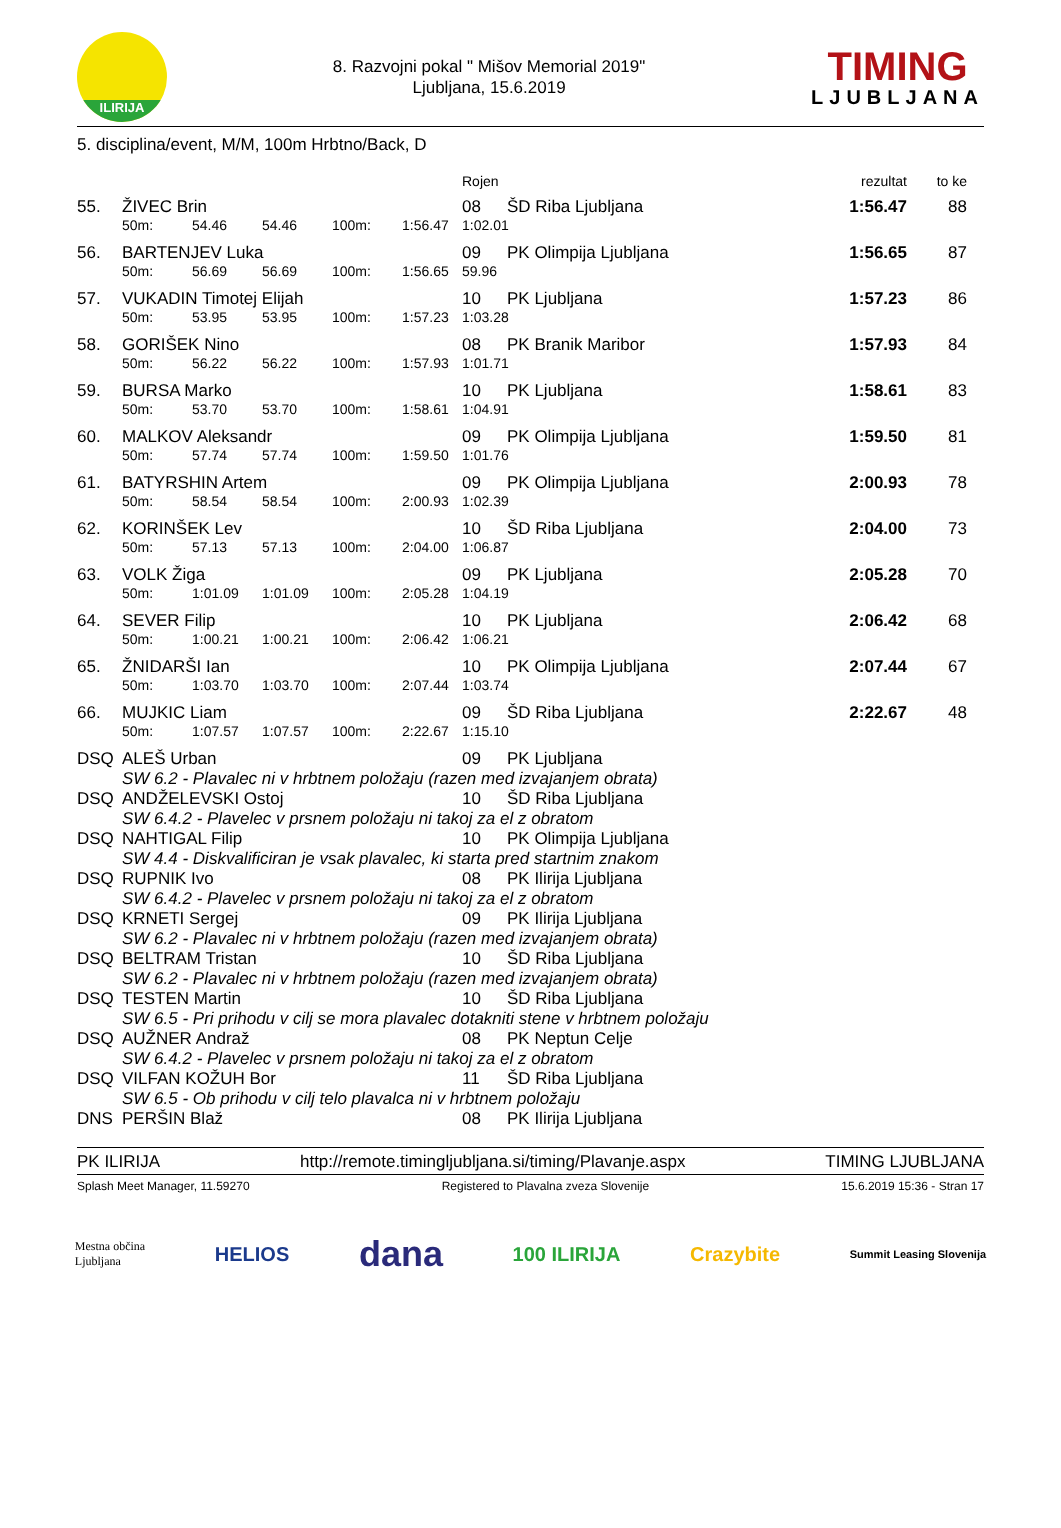ILIRIJA
8. Razvojni pokal " Mišov Memorial 2019"
Ljubljana, 15.6.2019
TIMING
LJUBLJANA
5. disciplina/event, M/M, 100m Hrbtno/Back, D
| | | | | | | Rojen | | rezultat | to ke |
| --- | --- | --- | --- | --- | --- | --- | --- | --- | --- |
| 55. | ŽIVEC Brin | | | | | 08 | ŠD Riba Ljubljana | 1:56.47 | 88 |
| | 50m: | 54.46 | 54.46 | 100m: | 1:56.47 | 1:02.01 | | | |
| 56. | BARTENJEV Luka | | | | | 09 | PK Olimpija Ljubljana | 1:56.65 | 87 |
| | 50m: | 56.69 | 56.69 | 100m: | 1:56.65 | 59.96 | | | |
| 57. | VUKADIN Timotej Elijah | | | | | 10 | PK Ljubljana | 1:57.23 | 86 |
| | 50m: | 53.95 | 53.95 | 100m: | 1:57.23 | 1:03.28 | | | |
| 58. | GORIŠEK Nino | | | | | 08 | PK Branik Maribor | 1:57.93 | 84 |
| | 50m: | 56.22 | 56.22 | 100m: | 1:57.93 | 1:01.71 | | | |
| 59. | BURSA Marko | | | | | 10 | PK Ljubljana | 1:58.61 | 83 |
| | 50m: | 53.70 | 53.70 | 100m: | 1:58.61 | 1:04.91 | | | |
| 60. | MALKOV Aleksandr | | | | | 09 | PK Olimpija Ljubljana | 1:59.50 | 81 |
| | 50m: | 57.74 | 57.74 | 100m: | 1:59.50 | 1:01.76 | | | |
| 61. | BATYRSHIN Artem | | | | | 09 | PK Olimpija Ljubljana | 2:00.93 | 78 |
| | 50m: | 58.54 | 58.54 | 100m: | 2:00.93 | 1:02.39 | | | |
| 62. | KORINŠEK Lev | | | | | 10 | ŠD Riba Ljubljana | 2:04.00 | 73 |
| | 50m: | 57.13 | 57.13 | 100m: | 2:04.00 | 1:06.87 | | | |
| 63. | VOLK Žiga | | | | | 09 | PK Ljubljana | 2:05.28 | 70 |
| | 50m: | 1:01.09 | 1:01.09 | 100m: | 2:05.28 | 1:04.19 | | | |
| 64. | SEVER Filip | | | | | 10 | PK Ljubljana | 2:06.42 | 68 |
| | 50m: | 1:00.21 | 1:00.21 | 100m: | 2:06.42 | 1:06.21 | | | |
| 65. | ŽNIDARŠI Ian | | | | | 10 | PK Olimpija Ljubljana | 2:07.44 | 67 |
| | 50m: | 1:03.70 | 1:03.70 | 100m: | 2:07.44 | 1:03.74 | | | |
| 66. | MUJKIC Liam | | | | | 09 | ŠD Riba Ljubljana | 2:22.67 | 48 |
| | 50m: | 1:07.57 | 1:07.57 | 100m: | 2:22.67 | 1:15.10 | | | |
| DSQ | ALEŠ Urban | | | | | 09 | PK Ljubljana | | |
| | SW 6.2 - Plavalec ni v hrbtnem položaju (razen med izvajanjem obrata) | | | | | | | | |
| DSQ | ANDŽELEVSKI Ostoj | | | | | 10 | ŠD Riba Ljubljana | | |
| | SW 6.4.2 - Plavelec v prsnem položaju ni takoj za el z obratom | | | | | | | | |
| DSQ | NAHTIGAL Filip | | | | | 10 | PK Olimpija Ljubljana | | |
| | SW 4.4 - Diskvalificiran je vsak plavalec, ki starta pred startnim znakom | | | | | | | | |
| DSQ | RUPNIK Ivo | | | | | 08 | PK Ilirija Ljubljana | | |
| | SW 6.4.2 - Plavelec v prsnem položaju ni takoj za el z obratom | | | | | | | | |
| DSQ | KRNETI Sergej | | | | | 09 | PK Ilirija Ljubljana | | |
| | SW 6.2 - Plavalec ni v hrbtnem položaju (razen med izvajanjem obrata) | | | | | | | | |
| DSQ | BELTRAM Tristan | | | | | 10 | ŠD Riba Ljubljana | | |
| | SW 6.2 - Plavalec ni v hrbtnem položaju (razen med izvajanjem obrata) | | | | | | | | |
| DSQ | TESTEN Martin | | | | | 10 | ŠD Riba Ljubljana | | |
| | SW 6.5 - Pri prihodu v cilj se mora plavalec dotakniti stene v hrbtnem položaju | | | | | | | | |
| DSQ | AUŽNER Andraž | | | | | 08 | PK Neptun Celje | | |
| | SW 6.4.2 - Plavelec v prsnem položaju ni takoj za el z obratom | | | | | | | | |
| DSQ | VILFAN KOŽUH Bor | | | | | 11 | ŠD Riba Ljubljana | | |
| | SW 6.5 - Ob prihodu v cilj telo plavalca ni v hrbtnem položaju | | | | | | | | |
| DNS | PERŠIN Blaž | | | | | 08 | PK Ilirija Ljubljana | | |
PK ILIRIJA http://remote.timingljubljana.si/timing/Plavanje.aspx TIMING LJUBLJANA
Splash Meet Manager, 11.59270 Registered to Plavalna zveza Slovenije 15.6.2019 15:36 - Stran 17
Mestna občina
Ljubljana HELIOS dana 100 ILIRIJA Crazybite Summit Leasing Slovenija